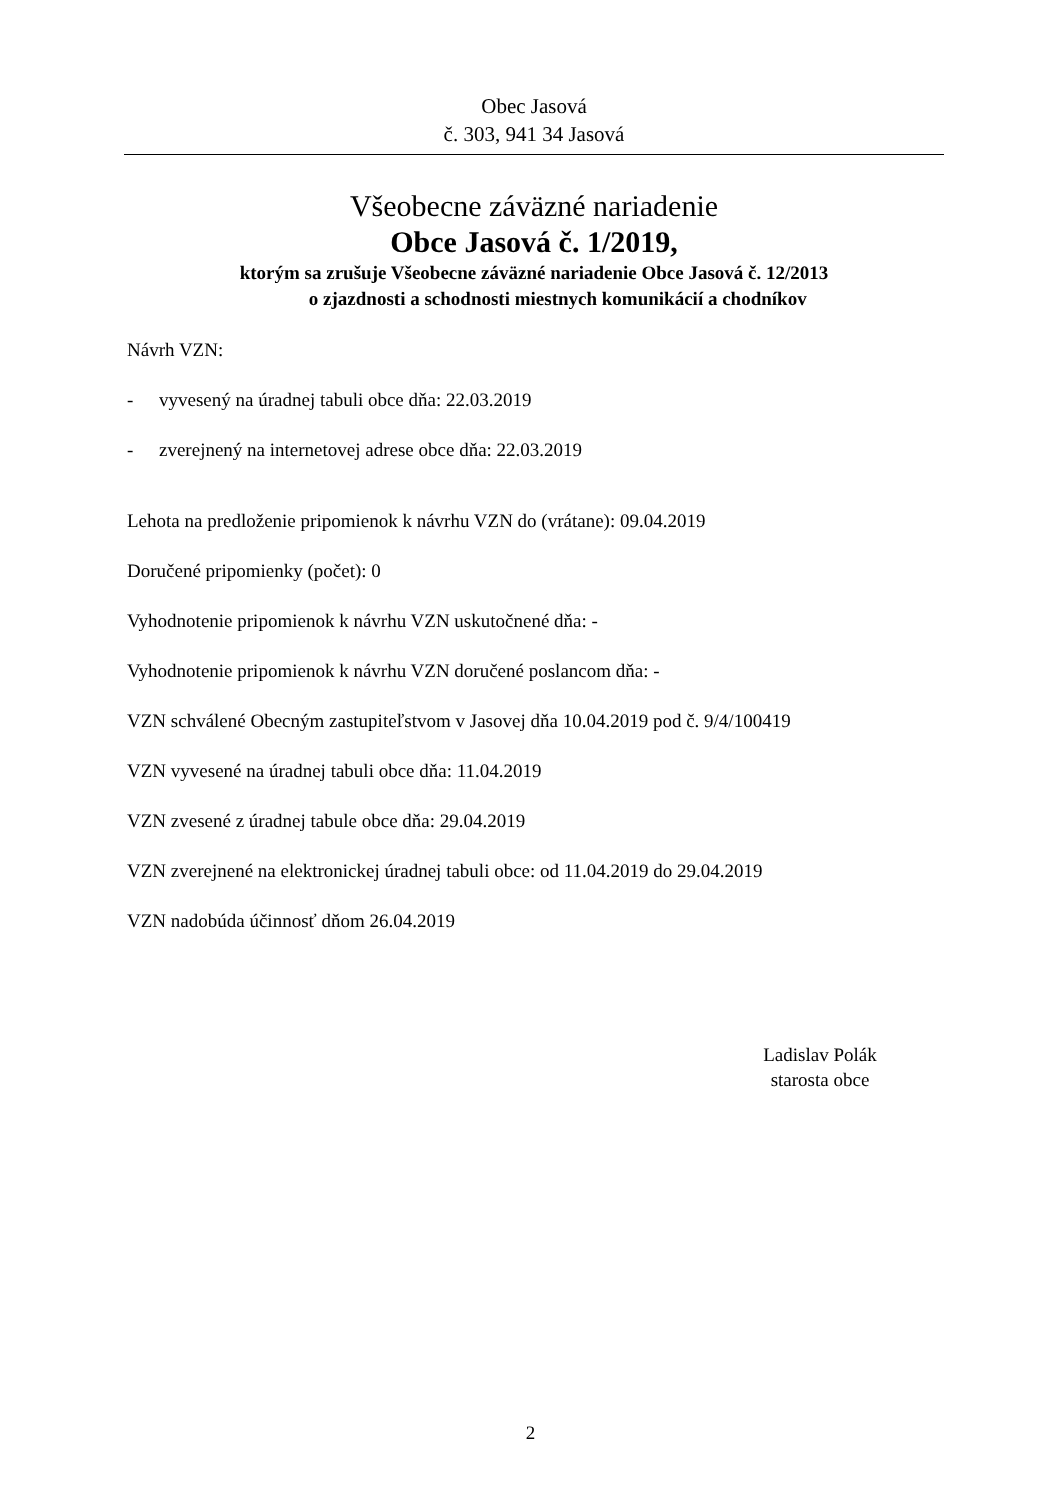Obec Jasová
č. 303, 941 34 Jasová
Všeobecne záväzné nariadenie
Obce Jasová č. 1/2019,
ktorým sa zrušuje Všeobecne záväzné nariadenie Obce Jasová č. 12/2013
o zjazdnosti a schodnosti miestnych komunikácií a chodníkov
Návrh VZN:
- vyvesený na úradnej tabuli obce dňa: 22.03.2019
- zverejnený na internetovej adrese obce dňa: 22.03.2019
Lehota na predloženie pripomienok k návrhu VZN do (vrátane): 09.04.2019
Doručené pripomienky (počet): 0
Vyhodnotenie pripomienok k návrhu VZN uskutočnené dňa: -
Vyhodnotenie pripomienok k návrhu VZN doručené poslancom dňa: -
VZN schválené Obecným zastupiteľstvom v Jasovej dňa 10.04.2019 pod č. 9/4/100419
VZN vyvesené na úradnej tabuli obce dňa: 11.04.2019
VZN zvesené z úradnej tabule obce dňa: 29.04.2019
VZN zverejnené na elektronickej úradnej tabuli obce: od 11.04.2019 do 29.04.2019
VZN nadobúda účinnosť dňom 26.04.2019
Ladislav Polák
starosta obce
2